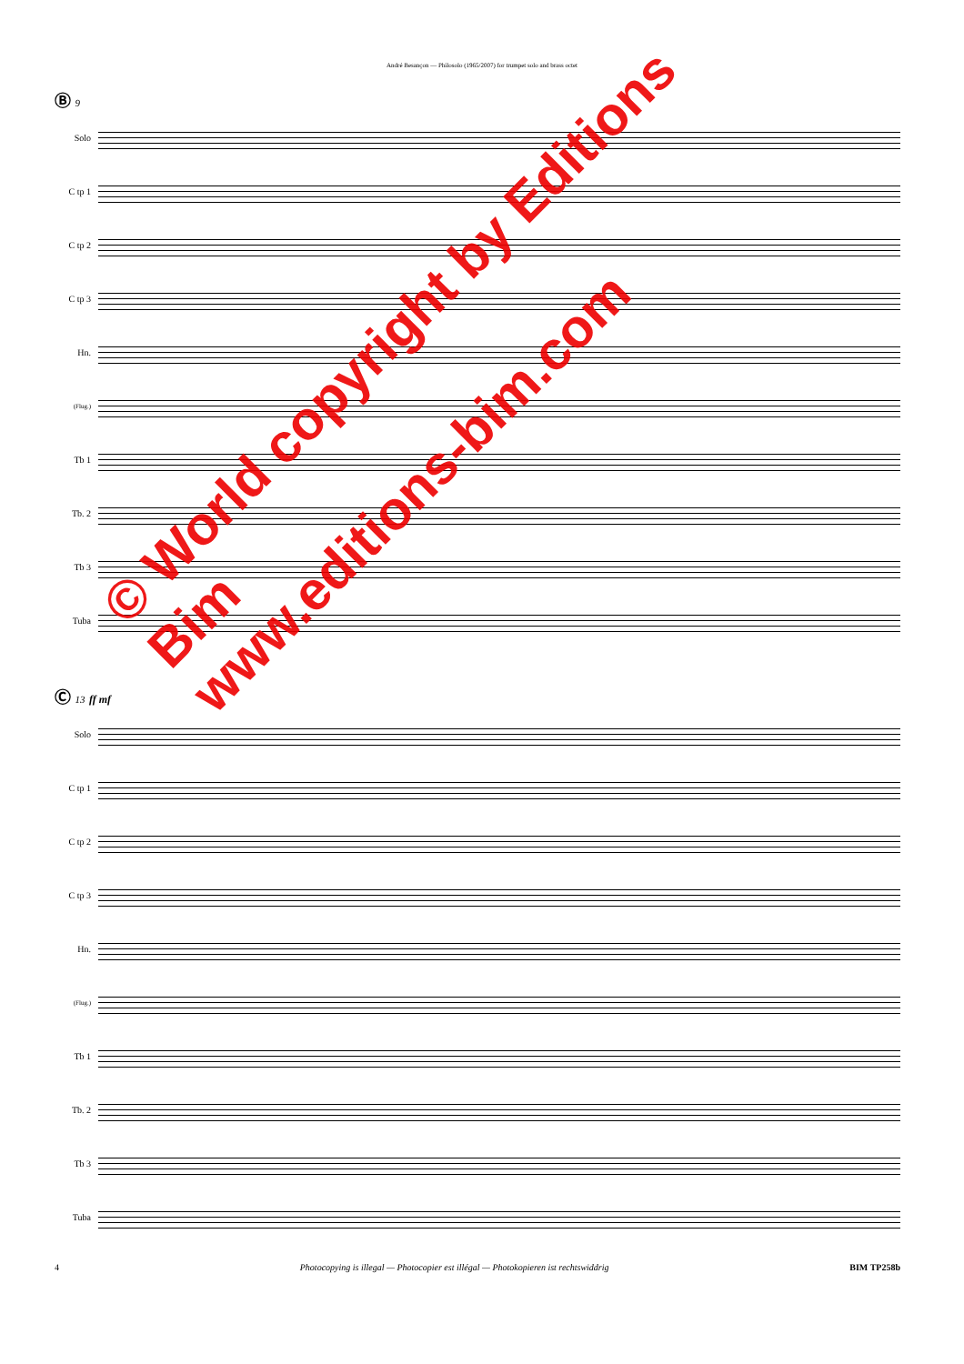André Besançon — Philosolo (1965/2007) for trumpet solo and brass octet
Ⓑ 9
Solo
C tp 1
C tp 2
C tp 3
Hn.
(Flug.)
Tb 1
Tb. 2
Tb 3
Tuba
Ⓒ 13 ff mf
Solo
C tp 1
C tp 2
C tp 3
Hn.
(Flug.)
Tb 1
Tb. 2
Tb 3
Tuba
4 Photocopying is illegal — Photocopier est illégal — Photokopieren ist rechtswiddrig BIM TP258b
© World copyright by Editions Bim
www.editions-bim.com